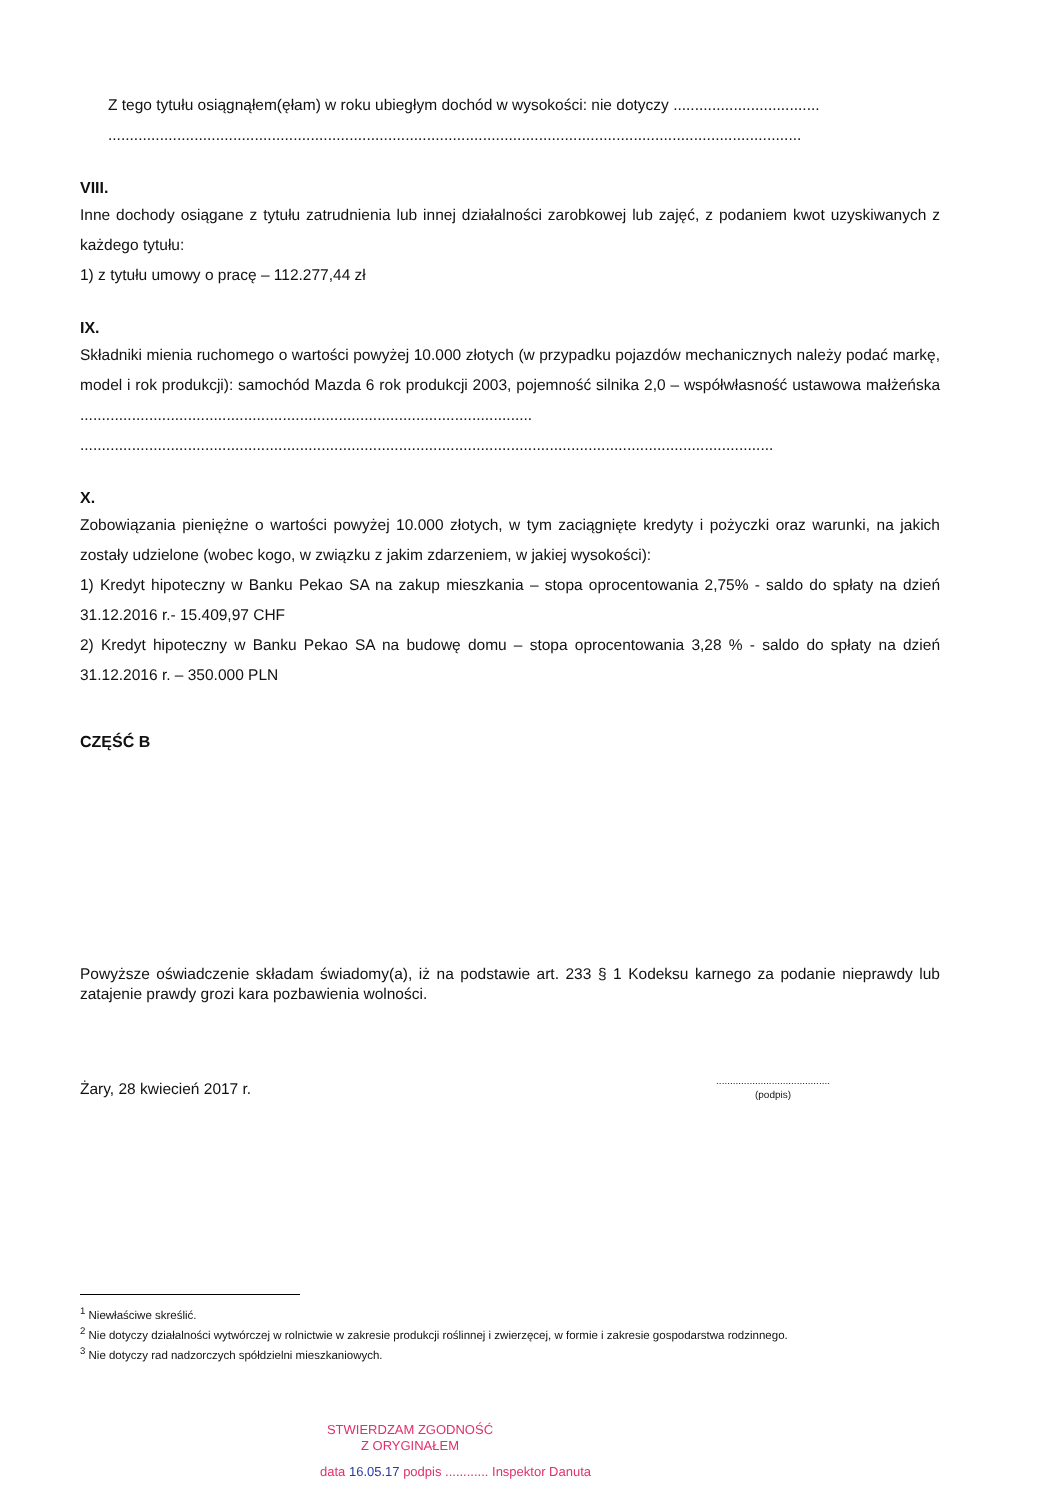Z tego tytułu osiągnąłem(ęłam) w roku ubiegłym dochód w wysokości: nie dotyczy ..................................
.................................................................................................................................................................
VIII.
Inne dochody osiągane z tytułu zatrudnienia lub innej działalności zarobkowej lub zajęć, z podaniem kwot uzyskiwanych z każdego tytułu:
1) z tytułu umowy o pracę – 112.277,44 zł
IX.
Składniki mienia ruchomego o wartości powyżej 10.000 złotych (w przypadku pojazdów mechanicznych należy podać markę, model i rok produkcji): samochód Mazda 6 rok produkcji 2003, pojemność silnika 2,0 – współwłasność ustawowa małżeńska .........................................................................................................
.................................................................................................................................................................
X.
Zobowiązania pieniężne o wartości powyżej 10.000 złotych, w tym zaciągnięte kredyty i pożyczki oraz warunki, na jakich zostały udzielone (wobec kogo, w związku z jakim zdarzeniem, w jakiej wysokości):
1) Kredyt hipoteczny w Banku Pekao SA na zakup mieszkania – stopa oprocentowania 2,75% - saldo do spłaty na dzień 31.12.2016 r.- 15.409,97 CHF
2) Kredyt hipoteczny w Banku Pekao SA na budowę domu – stopa oprocentowania 3,28 % - saldo do spłaty na dzień 31.12.2016 r. – 350.000 PLN
CZĘŚĆ B
Powyższe oświadczenie składam świadomy(a), iż na podstawie art. 233 § 1 Kodeksu karnego za podanie nieprawdy lub zatajenie prawdy grozi kara pozbawienia wolności.
Żary, 28 kwiecień 2017 r. .........................................
(podpis)
<sup>1</sup> Niewłaściwe skreślić.
<sup>2</sup> Nie dotyczy działalności wytwórczej w rolnictwie w zakresie produkcji roślinnej i zwierzęcej, w formie i zakresie gospodarstwa rodzinnego.
<sup>3</sup> Nie dotyczy rad nadzorczych spółdzielni mieszkaniowych.
STWIERDZAM ZGODNOŚĆ
Z ORYGINAŁEM
data 16.05.17 podpis ............ Inspektor Danuta